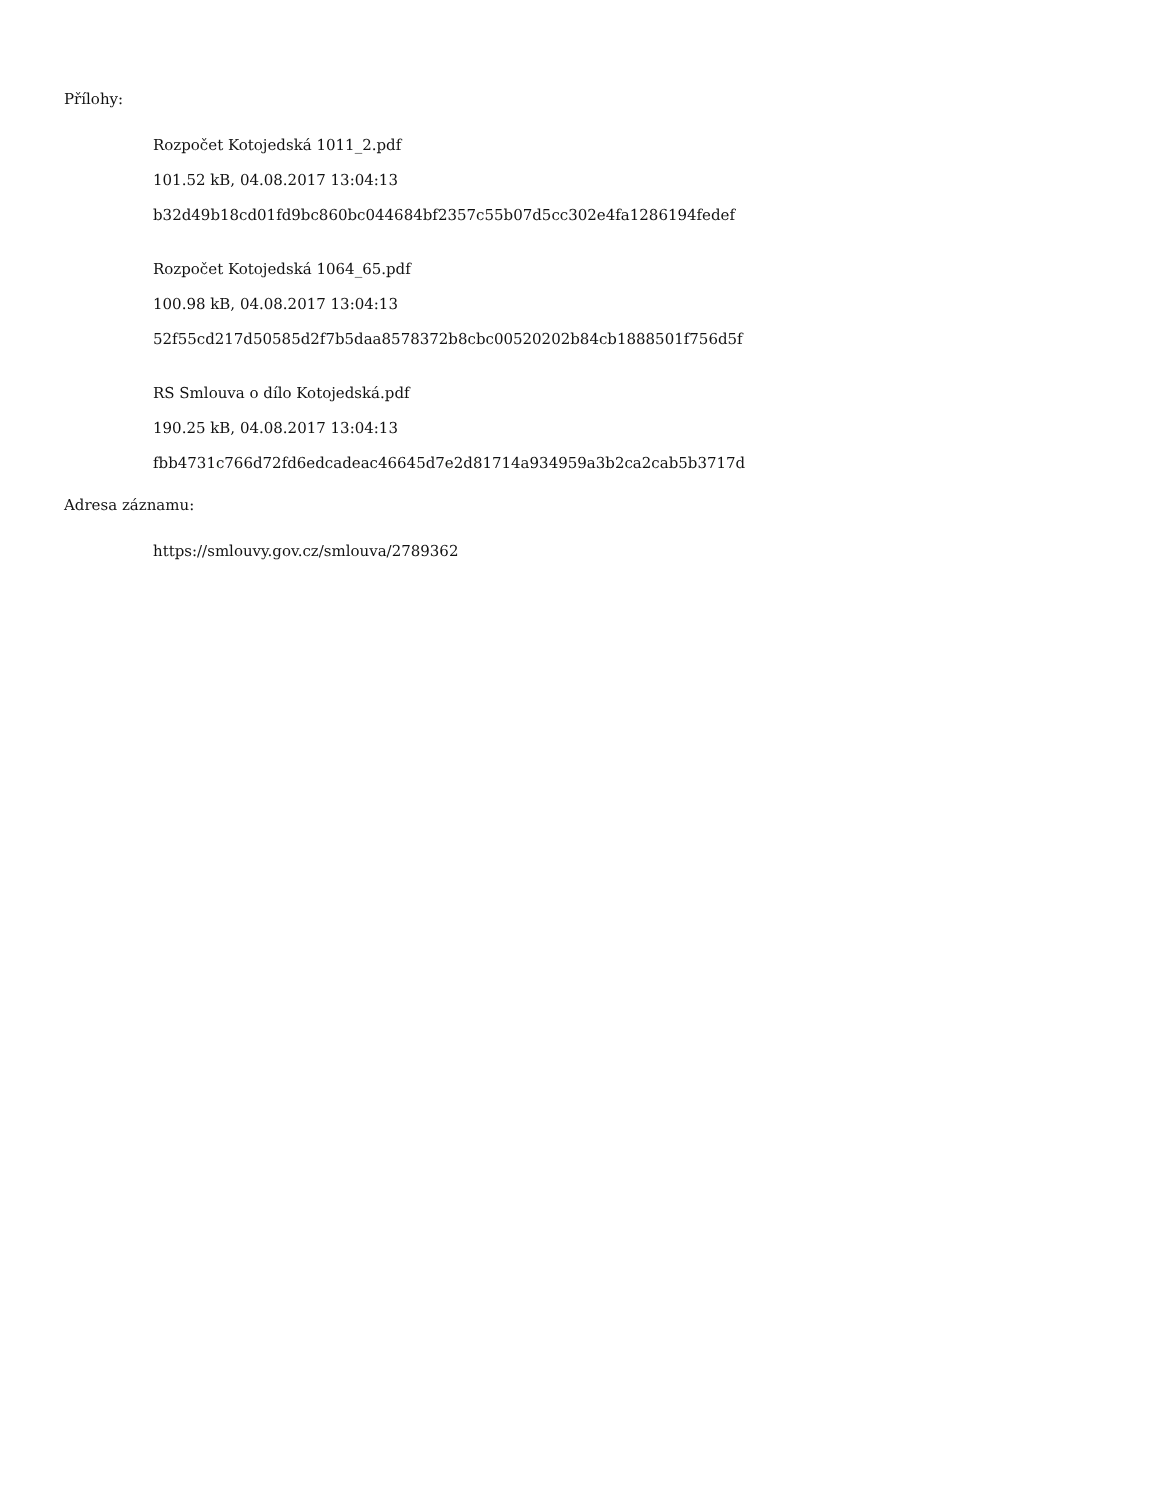Přílohy:
Rozpočet Kotojedská 1011_2.pdf
101.52 kB, 04.08.2017 13:04:13
b32d49b18cd01fd9bc860bc044684bf2357c55b07d5cc302e4fa1286194fedef
Rozpočet Kotojedská 1064_65.pdf
100.98 kB, 04.08.2017 13:04:13
52f55cd217d50585d2f7b5daa8578372b8cbc00520202b84cb1888501f756d5f
RS Smlouva o dílo Kotojedská.pdf
190.25 kB, 04.08.2017 13:04:13
fbb4731c766d72fd6edcadeac46645d7e2d81714a934959a3b2ca2cab5b3717d
Adresa záznamu:
https://smlouvy.gov.cz/smlouva/2789362